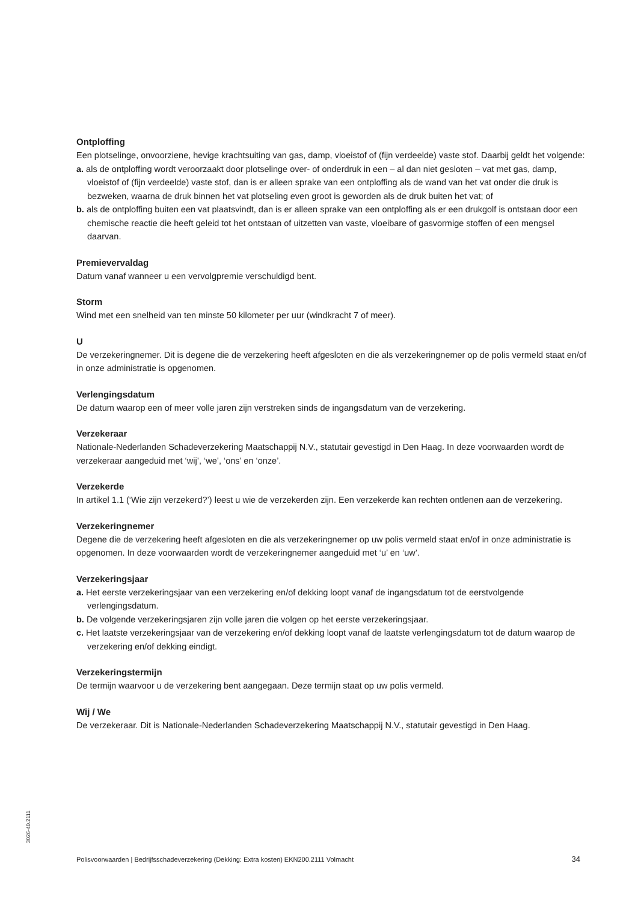Ontploffing
Een plotselinge, onvoorziene, hevige krachtsuiting van gas, damp, vloeistof of (fijn verdeelde) vaste stof. Daarbij geldt het volgende:
a. als de ontploffing wordt veroorzaakt door plotselinge over- of onderdruk in een – al dan niet gesloten – vat met gas, damp, vloeistof of (fijn verdeelde) vaste stof, dan is er alleen sprake van een ontploffing als de wand van het vat onder die druk is bezweken, waarna de druk binnen het vat plotseling even groot is geworden als de druk buiten het vat; of
b. als de ontploffing buiten een vat plaatsvindt, dan is er alleen sprake van een ontploffing als er een drukgolf is ontstaan door een chemische reactie die heeft geleid tot het ontstaan of uitzetten van vaste, vloeibare of gasvormige stoffen of een mengsel daarvan.
Premievervaldag
Datum vanaf wanneer u een vervolgpremie verschuldigd bent.
Storm
Wind met een snelheid van ten minste 50 kilometer per uur (windkracht 7 of meer).
U
De verzekeringnemer. Dit is degene die de verzekering heeft afgesloten en die als verzekeringnemer op de polis vermeld staat en/of in onze administratie is opgenomen.
Verlengingsdatum
De datum waarop een of meer volle jaren zijn verstreken sinds de ingangsdatum van de verzekering.
Verzekeraar
Nationale-Nederlanden Schadeverzekering Maatschappij N.V., statutair gevestigd in Den Haag. In deze voorwaarden wordt de verzekeraar aangeduid met ‘wij’, ‘we’, ‘ons’ en ‘onze’.
Verzekerde
In artikel 1.1 (‘Wie zijn verzekerd?’) leest u wie de verzekerden zijn. Een verzekerde kan rechten ontlenen aan de verzekering.
Verzekeringnemer
Degene die de verzekering heeft afgesloten en die als verzekeringnemer op uw polis vermeld staat en/of in onze administratie is opgenomen. In deze voorwaarden wordt de verzekeringnemer aangeduid met ‘u’ en ‘uw’.
Verzekeringsjaar
a. Het eerste verzekeringsjaar van een verzekering en/of dekking loopt vanaf de ingangsdatum tot de eerstvolgende verlengingsdatum.
b. De volgende verzekeringsjaren zijn volle jaren die volgen op het eerste verzekeringsjaar.
c. Het laatste verzekeringsjaar van de verzekering en/of dekking loopt vanaf de laatste verlengingsdatum tot de datum waarop de verzekering en/of dekking eindigt.
Verzekeringstermijn
De termijn waarvoor u de verzekering bent aangegaan. Deze termijn staat op uw polis vermeld.
Wij / We
De verzekeraar. Dit is Nationale-Nederlanden Schadeverzekering Maatschappij N.V., statutair gevestigd in Den Haag.
3026-40.2111
Polisvoorwaarden | Bedrijfsschadeverzekering (Dekking: Extra kosten) EKN200.2111 Volmacht 34